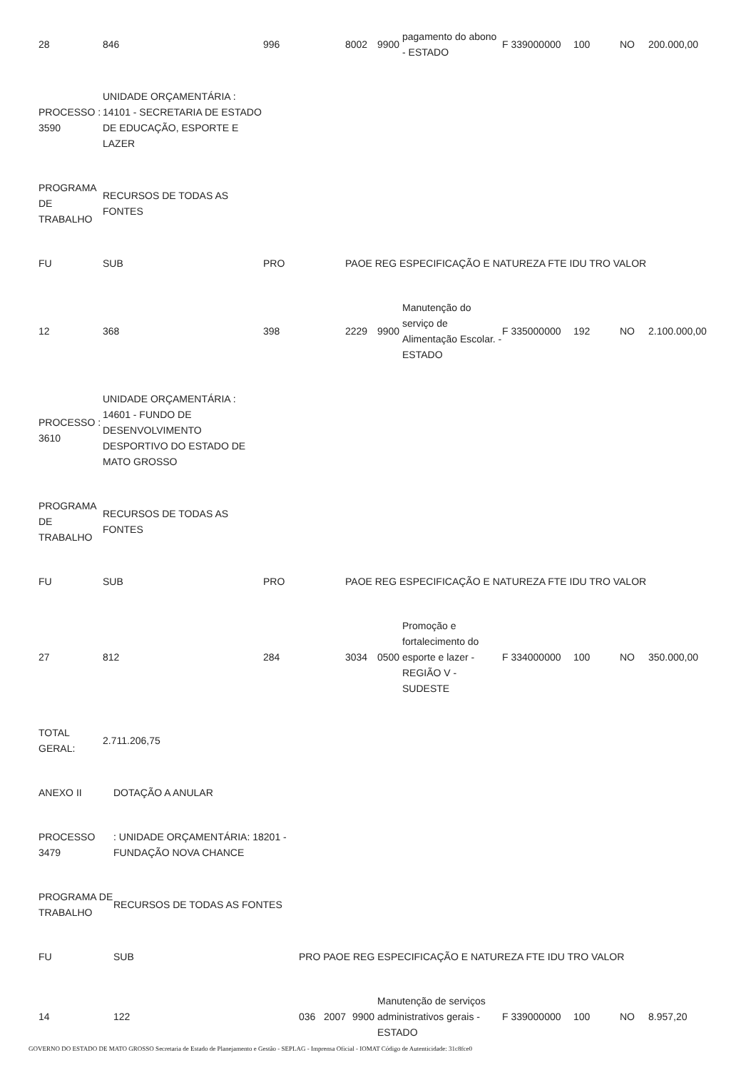| 28 | 846 | 996 | 8002 | 9900 | pagamento do abono - ESTADO | F 339000000 | 100 | NO | 200.000,00 |
| PROCESSO : 3590 | UNIDADE ORÇAMENTÁRIA : 14101 - SECRETARIA DE ESTADO DE EDUCAÇÃO, ESPORTE E LAZER |
| PROGRAMA DE TRABALHO | RECURSOS DE TODAS AS FONTES |
| FU | SUB | PRO | PAOE REG ESPECIFICAÇÃO E NATUREZA FTE IDU TRO VALOR |
| --- | --- | --- | --- |
| 12 | 368 | 398 | 2229 | 9900 | Manutenção do serviço de Alimentação Escolar. - ESTADO | F 335000000 | 192 | NO | 2.100.000,00 |
| PROCESSO : 3610 | UNIDADE ORÇAMENTÁRIA : 14601 - FUNDO DE DESENVOLVIMENTO DESPORTIVO DO ESTADO DE MATO GROSSO |
| PROGRAMA DE TRABALHO | RECURSOS DE TODAS AS FONTES |
| FU | SUB | PRO | PAOE REG ESPECIFICAÇÃO E NATUREZA FTE IDU TRO VALOR |
| --- | --- | --- | --- |
| 27 | 812 | 284 | 3034 | 0500 | Promoção e fortalecimento do esporte e lazer - REGIÃO V - SUDESTE | F 334000000 | 100 | NO | 350.000,00 |
| TOTAL GERAL: | 2.711.206,75 |
| ANEXO II | DOTAÇÃO A ANULAR |
| PROCESSO 3479 | : UNIDADE ORÇAMENTÁRIA: 18201 - FUNDAÇÃO NOVA CHANCE |
| PROGRAMA DE TRABALHO | RECURSOS DE TODAS AS FONTES |
| FU | SUB | PRO PAOE REG ESPECIFICAÇÃO E NATUREZA FTE IDU TRO VALOR |
| --- | --- | --- |
| 14 | 122 | 036 | 2007 | 9900 | Manutenção de serviços administrativos gerais - ESTADO | F 339000000 | 100 | NO | 8.957,20 |
GOVERNO DO ESTADO DE MATO GROSSO Secretaria de Estado de Planejamento e Gestão - SEPLAG - Imprensa Oficial - IOMAT Código de Autenticidade: 31c8fce0